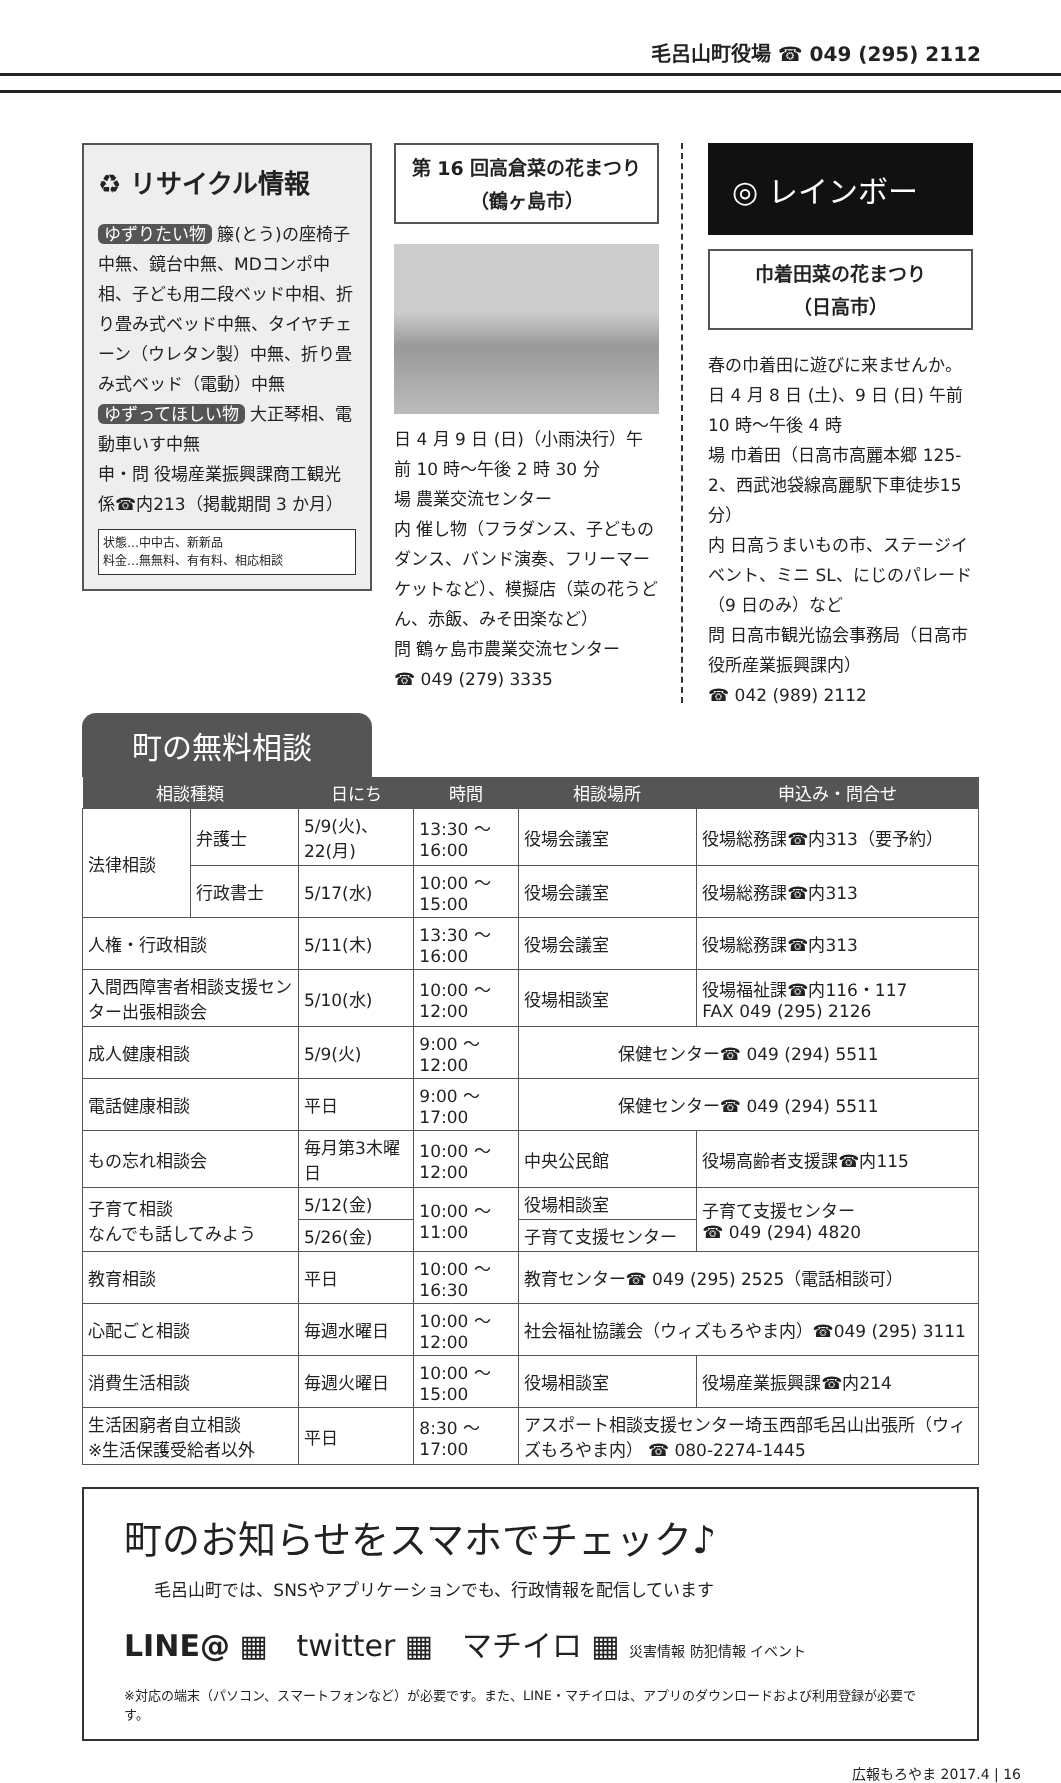毛呂山町役場 ☎ 049 (295) 2112
♻ リサイクル情報
ゆずりたい物 籐(とう)の座椅子中無、鏡台中無、MDコンポ中相、子ども用二段ベッド中相、折り畳み式ベッド中無、タイヤチェーン（ウレタン製）中無、折り畳み式ベッド（電動）中無
ゆずってほしい物 大正琴相、電動車いす中無
申・問 役場産業振興課商工観光係☎内213（掲載期間 3 か月）
状態…中中古、新新品
料金…無無料、有有料、相応相談
第 16 回高倉菜の花まつり
（鶴ヶ島市）
日 4 月 9 日 (日)（小雨決行）午前 10 時～午後 2 時 30 分
場 農業交流センター
内 催し物（フラダンス、子どものダンス、バンド演奏、フリーマーケットなど）、模擬店（菜の花うどん、赤飯、みそ田楽など）
問 鶴ヶ島市農業交流センター
☎ 049 (279) 3335
◎ レインボー
巾着田菜の花まつり
（日高市）
春の巾着田に遊びに来ませんか。
日 4 月 8 日 (土)、9 日 (日) 午前 10 時～午後 4 時
場 巾着田（日高市高麗本郷 125-2、西武池袋線高麗駅下車徒歩15分）
内 日高うまいもの市、ステージイベント、ミニ SL、にじのパレード（9 日のみ）など
問 日高市観光協会事務局（日高市役所産業振興課内）
☎ 042 (989) 2112
町の無料相談
| 相談種類 | | 日にち | 時間 | 相談場所 | 申込み・問合せ |
| --- | --- | --- | --- | --- | --- |
| 法律相談 | 弁護士 | 5/9(火)、22(月) | 13:30 ～ 16:00 | 役場会議室 | 役場総務課☎内313（要予約） |
| | 行政書士 | 5/17(水) | 10:00 ～ 15:00 | 役場会議室 | 役場総務課☎内313 |
| 人権・行政相談 | | 5/11(木) | 13:30 ～ 16:00 | 役場会議室 | 役場総務課☎内313 |
| 入間西障害者相談支援センター出張相談会 | | 5/10(水) | 10:00 ～ 12:00 | 役場相談室 | 役場福祉課☎内116・117 FAX 049 (295) 2126 |
| 成人健康相談 | | 5/9(火) | 9:00 ～ 12:00 | 保健センター☎ 049 (294) 5511 | |
| 電話健康相談 | | 平日 | 9:00 ～ 17:00 | 保健センター☎ 049 (294) 5511 | |
| もの忘れ相談会 | | 毎月第3木曜日 | 10:00 ～ 12:00 | 中央公民館 | 役場高齢者支援課☎内115 |
| 子育て相談 なんでも話してみよう | | 5/12(金) | 10:00 ～ 11:00 | 役場相談室 | 子育て支援センター ☎ 049 (294) 4820 |
| | | 5/26(金) | | 子育て支援センター | |
| 教育相談 | | 平日 | 10:00 ～ 16:30 | 教育センター☎ 049 (295) 2525（電話相談可） | |
| 心配ごと相談 | | 毎週水曜日 | 10:00 ～ 12:00 | 社会福祉協議会（ウィズもろやま内）☎049 (295) 3111 | |
| 消費生活相談 | | 毎週火曜日 | 10:00 ～ 15:00 | 役場相談室 | 役場産業振興課☎内214 |
| 生活困窮者自立相談 ※生活保護受給者以外 | | 平日 | 8:30 ～ 17:00 | アスポート相談支援センター埼玉西部毛呂山出張所（ウィズもろやま内） ☎ 080-2274-1445 | |
町のお知らせをスマホでチェック♪
毛呂山町では、SNSやアプリケーションでも、行政情報を配信しています
LINE@ ▦ twitter ▦ マチイロ ▦ 災害情報 防犯情報 イベント
※対応の端末（パソコン、スマートフォンなど）が必要です。また、LINE・マチイロは、アプリのダウンロードおよび利用登録が必要です。
広報もろやま 2017.4 | 16